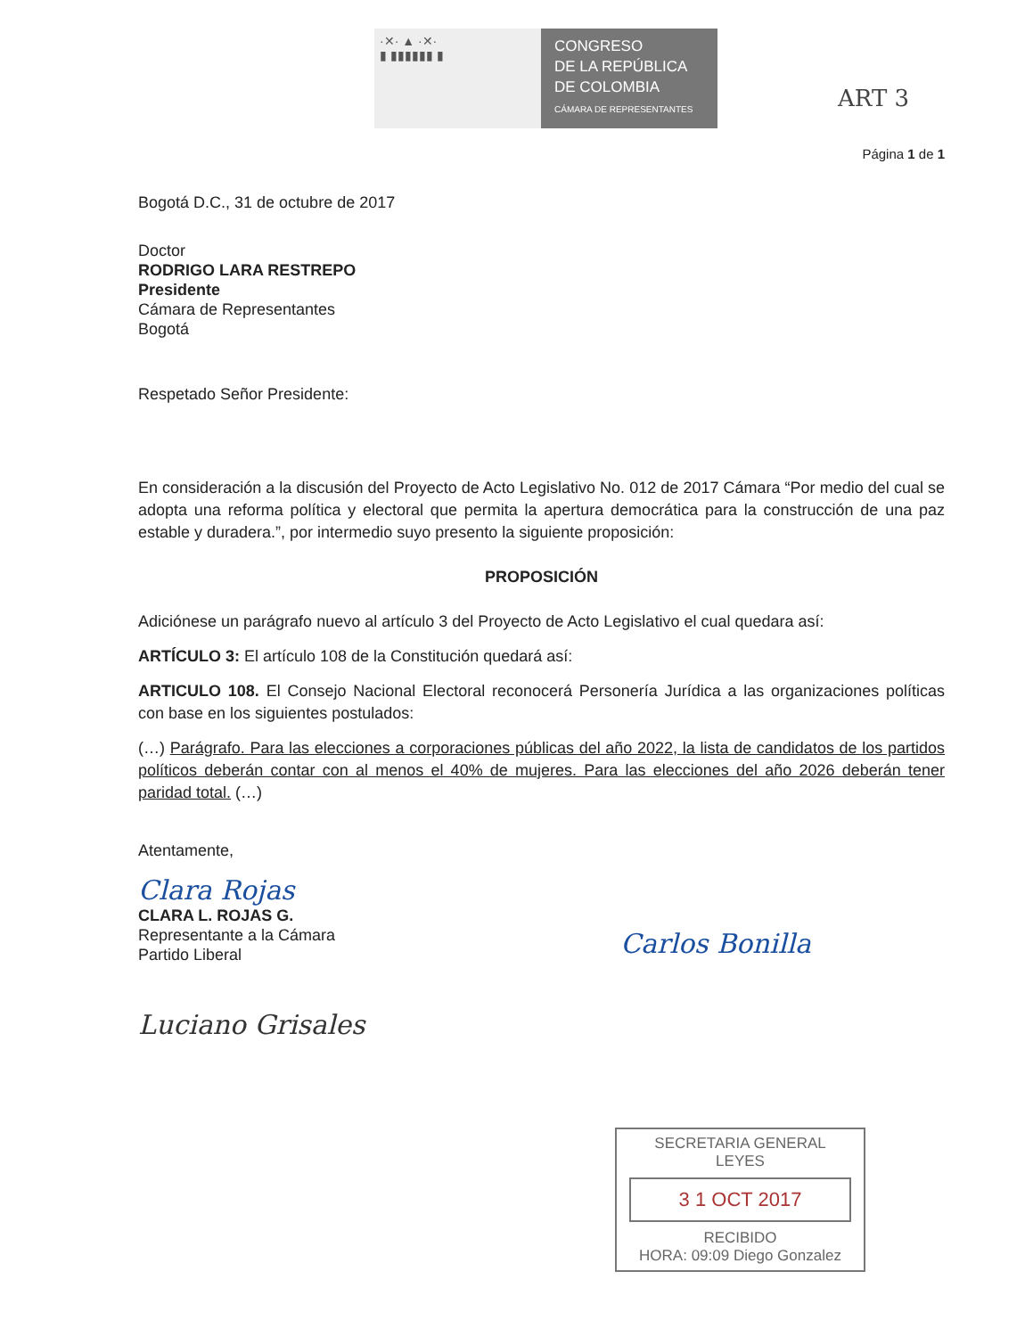·✕· ▲ ·✕·
▮ ▮▮▮▮▮▮ ▮
CONGRESO
DE LA REPÚBLICA
DE COLOMBIA
CÁMARA DE REPRESENTANTES
ART 3
Página 1 de 1
Bogotá D.C., 31 de octubre de 2017
Doctor
RODRIGO LARA RESTREPO
Presidente
Cámara de Representantes
Bogotá
Respetado Señor Presidente:
En consideración a la discusión del Proyecto de Acto Legislativo No. 012 de 2017 Cámara “Por medio del cual se adopta una reforma política y electoral que permita la apertura democrática para la construcción de una paz estable y duradera.”, por intermedio suyo presento la siguiente proposición:
PROPOSICIÓN
Adiciónese un parágrafo nuevo al artículo 3 del Proyecto de Acto Legislativo el cual quedara así:
ARTÍCULO 3: El artículo 108 de la Constitución quedará así:
ARTICULO 108. El Consejo Nacional Electoral reconocerá Personería Jurídica a las organizaciones políticas con base en los siguientes postulados:
(…) Parágrafo. Para las elecciones a corporaciones públicas del año 2022, la lista de candidatos de los partidos políticos deberán contar con al menos el 40% de mujeres. Para las elecciones del año 2026 deberán tener paridad total. (…)
Atentamente,
Clara Rojas
CLARA L. ROJAS G.
Representante a la Cámara
Partido Liberal
Luciano Grisales
Carlos Bonilla
SECRETARIA GENERAL
LEYES
3 1 OCT 2017
RECIBIDO
HORA: 09:09 Diego Gonzalez